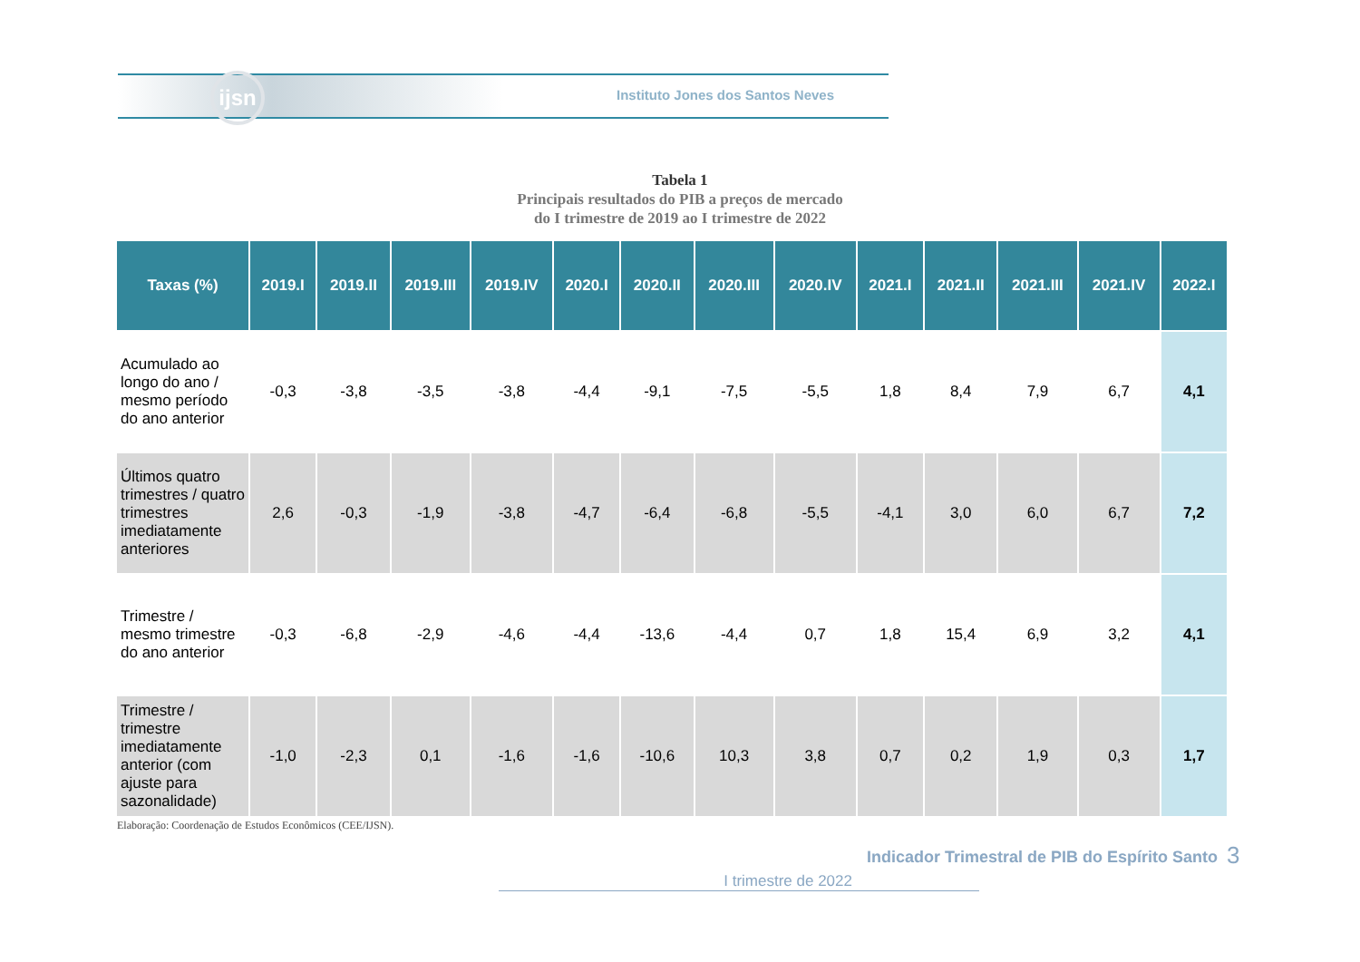ijsn
Instituto Jones dos Santos Neves
Tabela 1
Principais resultados do PIB a preços de mercado
do I trimestre de 2019 ao I trimestre de 2022
| Taxas (%) | 2019.I | 2019.II | 2019.III | 2019.IV | 2020.I | 2020.II | 2020.III | 2020.IV | 2021.I | 2021.II | 2021.III | 2021.IV | 2022.I |
| --- | --- | --- | --- | --- | --- | --- | --- | --- | --- | --- | --- | --- | --- |
| Acumulado ao longo do ano / mesmo período do ano anterior | -0,3 | -3,8 | -3,5 | -3,8 | -4,4 | -9,1 | -7,5 | -5,5 | 1,8 | 8,4 | 7,9 | 6,7 | 4,1 |
| Últimos quatro trimestres / quatro trimestres imediatamente anteriores | 2,6 | -0,3 | -1,9 | -3,8 | -4,7 | -6,4 | -6,8 | -5,5 | -4,1 | 3,0 | 6,0 | 6,7 | 7,2 |
| Trimestre / mesmo trimestre do ano anterior | -0,3 | -6,8 | -2,9 | -4,6 | -4,4 | -13,6 | -4,4 | 0,7 | 1,8 | 15,4 | 6,9 | 3,2 | 4,1 |
| Trimestre / trimestre imediatamente anterior (com ajuste para sazonalidade) | -1,0 | -2,3 | 0,1 | -1,6 | -1,6 | -10,6 | 10,3 | 3,8 | 0,7 | 0,2 | 1,9 | 0,3 | 1,7 |
Elaboração: Coordenação de Estudos Econômicos (CEE/IJSN).
Indicador Trimestral de PIB do Espírito Santo
3
I trimestre de 2022